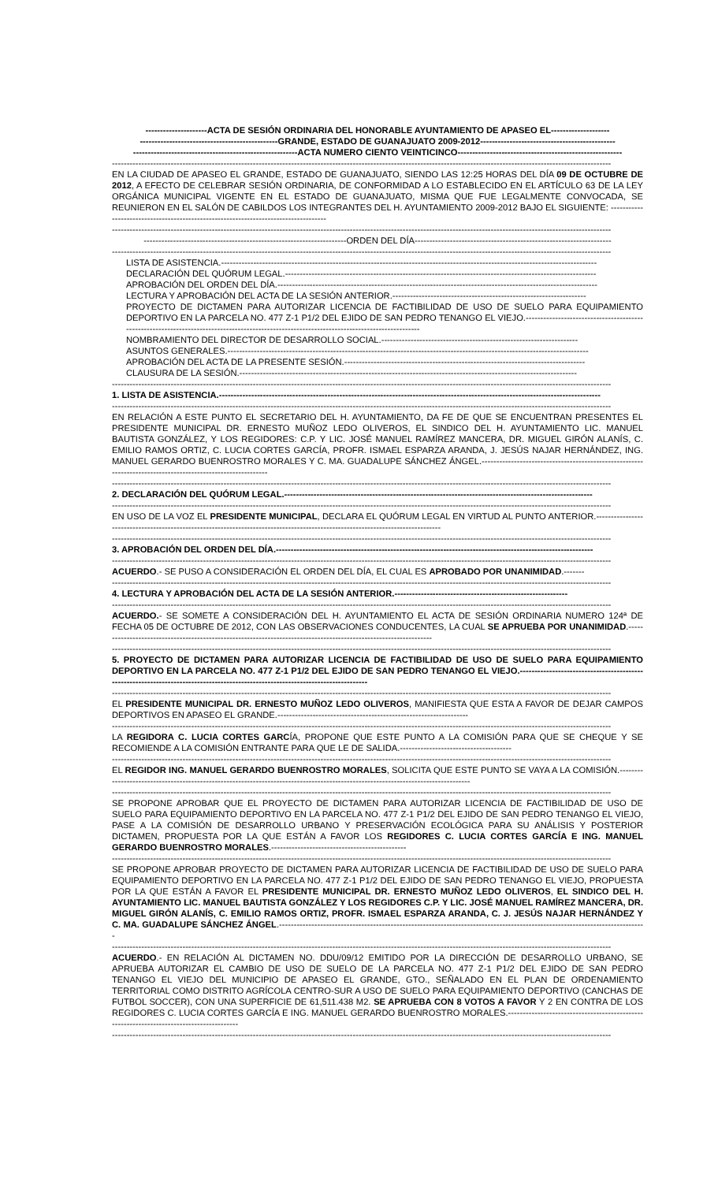---------------------ACTA DE SESIÓN ORDINARIA DEL HONORABLE AYUNTAMIENTO DE APASEO EL--------------------
-----------------------------------------------GRANDE, ESTADO DE GUANAJUATO 2009-2012----------------------------------------------
--------------------------------------------------------ACTA NUMERO CIENTO VEINTICINCO--------------------------------------------------------
--------------------------------------------------------------------------------------------------------------------------------------------------------------------------
EN LA CIUDAD DE APASEO EL GRANDE, ESTADO DE GUANAJUATO, SIENDO LAS 12:25 HORAS DEL DÍA 09 DE OCTUBRE DE 2012, A EFECTO DE CELEBRAR SESIÓN ORDINARIA, DE CONFORMIDAD A LO ESTABLECIDO EN EL ARTÍCULO 63 DE LA LEY ORGÁNICA MUNICIPAL VIGENTE EN EL ESTADO DE GUANAJUATO, MISMA QUE FUE LEGALMENTE CONVOCADA, SE REUNIERON EN EL SALÓN DE CABILDOS LOS INTEGRANTES DEL H. AYUNTAMIENTO 2009-2012 BAJO EL SIGUIENTE: ------------------------------------------------------------------------------------
--------------------------------------------------------------------------------------------------------------------------------------------------------------------------
---------------------------------------------------------------------ORDEN DEL DÍA-------------------------------------------------------------------
--------------------------------------------------------------------------------------------------------------------------------------------------------------------------
1. LISTA DE ASISTENCIA.--------------------------------------------------------------------------------------------------------------------------------
2. DECLARACIÓN DEL QUÓRUM LEGAL.----------------------------------------------------------------------------------------------------------
3. APROBACIÓN DEL ORDEN DEL DÍA.-------------------------------------------------------------------------------------------------------------
4. LECTURA Y APROBACIÓN DEL ACTA DE LA SESIÓN ANTERIOR.------------------------------------------------------------------
5. PROYECTO DE DICTAMEN PARA AUTORIZAR LICENCIA DE FACTIBILIDAD DE USO DE SUELO PARA EQUIPAMIENTO DEPORTIVO EN LA PARCELA NO. 477 Z-1 P1/2 DEL EJIDO DE SAN PEDRO TENANGO EL VIEJO.--------------------------------------------------------------------------------------------------------------------------------------------
6. NOMBRAMIENTO DEL DIRECTOR DE DESARROLLO SOCIAL.-------------------------------------------------------------------
7. ASUNTOS GENERALES.---------------------------------------------------------------------------------------------------------------------------
8. APROBACIÓN DEL ACTA DE LA PRESENTE SESIÓN.----------------------------------------------------------------------------------
9. CLAUSURA DE LA SESIÓN.-------------------------------------------------------------------------------------------------------------------
--------------------------------------------------------------------------------------------------------------------------------------------------------------------------
1. LISTA DE ASISTENCIA.----------------------------------------------------------------------------------------------------------------------------------
--------------------------------------------------------------------------------------------------------------------------------------------------------------------------
EN RELACIÓN A ESTE PUNTO EL SECRETARIO DEL H. AYUNTAMIENTO, DA FE DE QUE SE ENCUENTRAN PRESENTES EL PRESIDENTE MUNICIPAL DR. ERNESTO MUÑOZ LEDO OLIVEROS, EL SINDICO DEL H. AYUNTAMIENTO LIC. MANUEL BAUTISTA GONZÁLEZ, Y LOS REGIDORES: C.P. Y LIC. JOSÉ MANUEL RAMÍREZ MANCERA, DR. MIGUEL GIRÓN ALANÍS, C. EMILIO RAMOS ORTIZ, C. LUCIA CORTES GARCÍA, PROFR. ISMAEL ESPARZA ARANDA, J. JESÚS NAJAR HERNÁNDEZ, ING. MANUEL GERARDO BUENROSTRO MORALES Y C. MA. GUADALUPE SÁNCHEZ ÁNGEL.------------------------------------------------------------------------------------------------------------
--------------------------------------------------------------------------------------------------------------------------------------------------------------------------
2. DECLARACIÓN DEL QUÓRUM LEGAL.---------------------------------------------------------------------------------------------------------
--------------------------------------------------------------------------------------------------------------------------------------------------------------------------
EN USO DE LA VOZ EL PRESIDENTE MUNICIPAL, DECLARA EL QUÓRUM LEGAL EN VIRTUD AL PUNTO ANTERIOR.--------------------------------------------------------------------------------------------------------------------------------
--------------------------------------------------------------------------------------------------------------------------------------------------------------------------
3. APROBACIÓN DEL ORDEN DEL DÍA.------------------------------------------------------------------------------------------------------------
--------------------------------------------------------------------------------------------------------------------------------------------------------------------------
ACUERDO.- SE PUSO A CONSIDERACIÓN EL ORDEN DEL DÍA, EL CUAL ES APROBADO POR UNANIMIDAD.-------
--------------------------------------------------------------------------------------------------------------------------------------------------------------------------
4. LECTURA Y APROBACIÓN DEL ACTA DE LA SESIÓN ANTERIOR.-----------------------------------------------------------
--------------------------------------------------------------------------------------------------------------------------------------------------------------------------
ACUERDO.- SE SOMETE A CONSIDERACIÓN DEL H. AYUNTAMIENTO EL ACTA DE SESIÓN ORDINARIA NUMERO 124ª DE FECHA 05 DE OCTUBRE DE 2012, CON LAS OBSERVACIONES CONDUCENTES, LA CUAL SE APRUEBA POR UNANIMIDAD.------------------------------------------------------------------------------------------------------------------
--------------------------------------------------------------------------------------------------------------------------------------------------------------------------
5. PROYECTO DE DICTAMEN PARA AUTORIZAR LICENCIA DE FACTIBILIDAD DE USO DE SUELO PARA EQUIPAMIENTO DEPORTIVO EN LA PARCELA NO. 477 Z-1 P1/2 DEL EJIDO DE SAN PEDRO TENANGO EL VIEJO.---------------------------------------------------------------------------------------------------------------------------------
--------------------------------------------------------------------------------------------------------------------------------------------------------------------------
EL PRESIDENTE MUNICIPAL DR. ERNESTO MUÑOZ LEDO OLIVEROS, MANIFIESTA QUE ESTA A FAVOR DE DEJAR CAMPOS DEPORTIVOS EN APASEO EL GRANDE.-----------------------------------------------------------------
--------------------------------------------------------------------------------------------------------------------------------------------------------------------------
LA REGIDORA C. LUCIA CORTES GARCÍA, PROPONE QUE ESTE PUNTO A LA COMISIÓN PARA QUE SE CHEQUE Y SE RECOMIENDE A LA COMISIÓN ENTRANTE PARA QUE LE DE SALIDA.--------------------------------------
--------------------------------------------------------------------------------------------------------------------------------------------------------------------------
EL REGIDOR ING. MANUEL GERARDO BUENROSTRO MORALES, SOLICITA QUE ESTE PUNTO SE VAYA A LA COMISIÓN.----------------------------------------------------------------------------------------------------------------------------------
--------------------------------------------------------------------------------------------------------------------------------------------------------------------------
SE PROPONE APROBAR QUE EL PROYECTO DE DICTAMEN PARA AUTORIZAR LICENCIA DE FACTIBILIDAD DE USO DE SUELO PARA EQUIPAMIENTO DEPORTIVO EN LA PARCELA NO. 477 Z-1 P1/2 DEL EJIDO DE SAN PEDRO TENANGO EL VIEJO, PASE A LA COMISIÓN DE DESARROLLO URBANO Y PRESERVACIÓN ECOLÓGICA PARA SU ANÁLISIS Y POSTERIOR DICTAMEN, PROPUESTA POR LA QUE ESTÁN A FAVOR LOS REGIDORES C. LUCIA CORTES GARCÍA E ING. MANUEL GERARDO BUENROSTRO MORALES.----------------------------------------------
--------------------------------------------------------------------------------------------------------------------------------------------------------------------------
SE PROPONE APROBAR PROYECTO DE DICTAMEN PARA AUTORIZAR LICENCIA DE FACTIBILIDAD DE USO DE SUELO PARA EQUIPAMIENTO DEPORTIVO EN LA PARCELA NO. 477 Z-1 P1/2 DEL EJIDO DE SAN PEDRO TENANGO EL VIEJO, PROPUESTA POR LA QUE ESTÁN A FAVOR EL PRESIDENTE MUNICIPAL DR. ERNESTO MUÑOZ LEDO OLIVEROS, EL SINDICO DEL H. AYUNTAMIENTO LIC. MANUEL BAUTISTA GONZÁLEZ Y LOS REGIDORES C.P. Y LIC. JOSÉ MANUEL RAMÍREZ MANCERA, DR. MIGUEL GIRÓN ALANÍS, C. EMILIO RAMOS ORTIZ, PROFR. ISMAEL ESPARZA ARANDA, C. J. JESÚS NAJAR HERNÁNDEZ Y C. MA. GUADALUPE SÁNCHEZ ÁNGEL.-----------------------------------------------------------------------------------------------------------------------------
--------------------------------------------------------------------------------------------------------------------------------------------------------------------------
ACUERDO.- EN RELACIÓN AL DICTAMEN NO. DDU/09/12 EMITIDO POR LA DIRECCIÓN DE DESARROLLO URBANO, SE APRUEBA AUTORIZAR EL CAMBIO DE USO DE SUELO DE LA PARCELA NO. 477 Z-1 P1/2 DEL EJIDO DE SAN PEDRO TENANGO EL VIEJO DEL MUNICIPIO DE APASEO EL GRANDE, GTO., SEÑALADO EN EL PLAN DE ORDENAMIENTO TERRITORIAL COMO DISTRITO AGRÍCOLA CENTRO-SUR A USO DE SUELO PARA EQUIPAMIENTO DEPORTIVO (CANCHAS DE FUTBOL SOCCER), CON UNA SUPERFICIE DE 61,511.438 M2. SE APRUEBA CON 8 VOTOS A FAVOR Y 2 EN CONTRA DE LOS REGIDORES C. LUCIA CORTES GARCÍA E ING. MANUEL GERARDO BUENROSTRO MORALES.-----------------------------------------------------------------------------------------
--------------------------------------------------------------------------------------------------------------------------------------------------------------------------